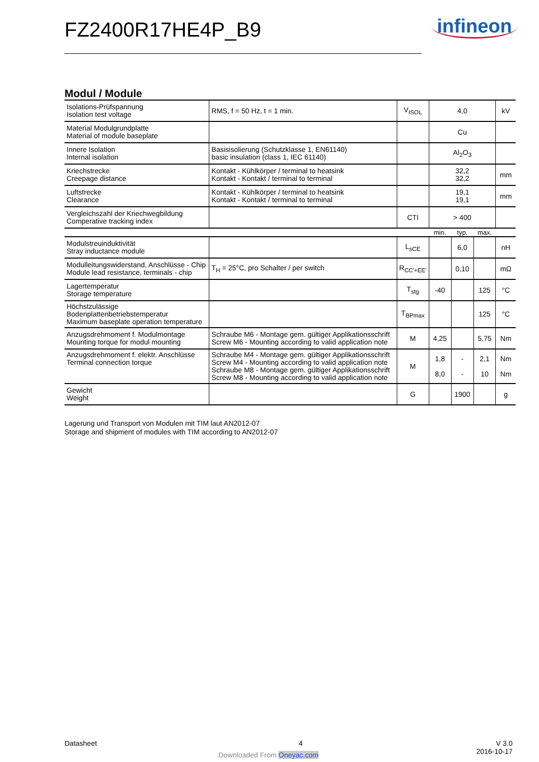FZ2400R17HE4P_B9 infineon
Modul / Module
| Isolations-Prüfspannung Isolation test voltage | RMS, f = 50 Hz, t = 1 min. | V<sub>ISOL</sub> | 4,0 | | | kV |
| Material Modulgrundplatte Material of module baseplate | | | Cu | | | |
| Innere Isolation Internal isolation | Basisisolierung (Schutzklasse 1, EN61140) basic insulation (class 1, IEC 61140) | | Al<sub>2</sub>O<sub>3</sub> | | | |
| Kriechstrecke Creepage distance | Kontakt - Kühlkörper / terminal to heatsink Kontakt - Kontakt / terminal to terminal | | 32,2 32,2 | | | mm |
| Luftstrecke Clearance | Kontakt - Kühlkörper / terminal to heatsink Kontakt - Kontakt / terminal to terminal | | 19,1 19,1 | | | mm |
| Vergleichszahl der Kriechwegbildung Comperative tracking index | | CTI | > 400 | | | |
| | | | min. | typ. | max. | |
| Modulstreuinduktivität Stray inductance module | | L<sub>sCE</sub> | | 6,0 | | nH |
| Modulleitungswiderstand, Anschlüsse - Chip Module lead resistance, terminals - chip | T<sub>H</sub> = 25°C, pro Schalter / per switch | R<sub>CC'+EE'</sub> | | 0,10 | | mΩ |
| Lagertemperatur Storage temperature | | T<sub>stg</sub> | -40 | | 125 | °C |
| Höchstzulässige Bodenplattenbetriebstemperatur Maximum baseplate operation temperature | | T<sub>BPmax</sub> | | | 125 | °C |
| Anzugsdrehmoment f. Modulmontage Mounting torque for modul mounting | Schraube M6 - Montage gem. gültiger Applikationsschrift Screw M6 - Mounting according to valid application note | M | 4,25 | | 5,75 | Nm |
| Anzugsdrehmoment f. elektr. Anschlüsse Terminal connection torque | Schraube M4 - Montage gem. gültiger Applikationsschrift Screw M4 - Mounting according to valid application note Schraube M8 - Montage gem. gültiger Applikationsschrift Screw M8 - Mounting according to valid application note | M | 1,8 8,0 | - - | 2,1 10 | Nm Nm |
| Gewicht Weight | | G | | 1900 | | g |
Lagerung und Transport von Modulen mit TIM laut AN2012-07
Storage and shipment of modules with TIM according to AN2012-07
Datasheet 4
V 3.0
2016-10-17
Downloaded From Oneyac.com